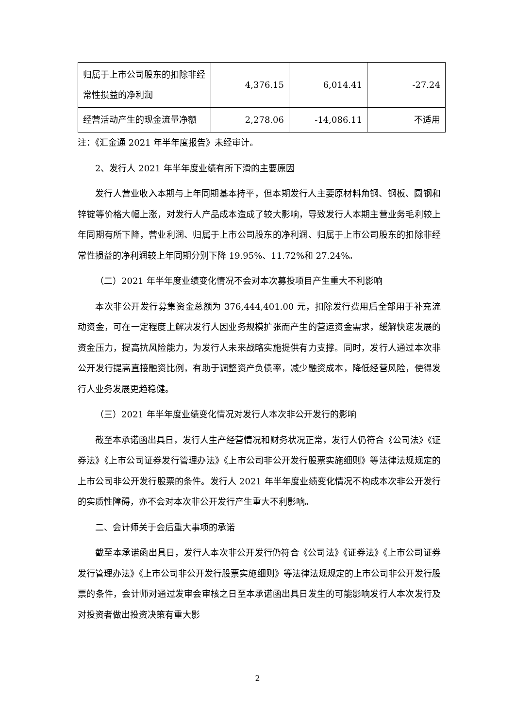| 归属于上市公司股东的扣除非经常性损益的净利润 | 4,376.15 | 6,014.41 | -27.24 |
| 经营活动产生的现金流量净额 | 2,278.06 | -14,086.11 | 不适用 |
注：《汇金通 2021 年半年度报告》未经审计。
2、发行人 2021 年半年度业绩有所下滑的主要原因
发行人营业收入本期与上年同期基本持平，但本期发行人主要原材料角钢、钢板、圆钢和锌锭等价格大幅上涨，对发行人产品成本造成了较大影响，导致发行人本期主营业务毛利较上年同期有所下降，营业利润、归属于上市公司股东的净利润、归属于上市公司股东的扣除非经常性损益的净利润较上年同期分别下降 19.95%、11.72%和 27.24%。
（二）2021 年半年度业绩变化情况不会对本次募投项目产生重大不利影响
本次非公开发行募集资金总额为 376,444,401.00 元，扣除发行费用后全部用于补充流动资金，可在一定程度上解决发行人因业务规模扩张而产生的营运资金需求，缓解快速发展的资金压力，提高抗风险能力，为发行人未来战略实施提供有力支撑。同时，发行人通过本次非公开发行提高直接融资比例，有助于调整资产负债率，减少融资成本，降低经营风险，使得发行人业务发展更趋稳健。
（三）2021 年半年度业绩变化情况对发行人本次非公开发行的影响
截至本承诺函出具日，发行人生产经营情况和财务状况正常，发行人仍符合《公司法》《证券法》《上市公司证券发行管理办法》《上市公司非公开发行股票实施细则》等法律法规规定的上市公司非公开发行股票的条件。发行人 2021 年半年度业绩变化情况不构成本次非公开发行的实质性障碍，亦不会对本次非公开发行产生重大不利影响。
二、会计师关于会后重大事项的承诺
截至本承诺函出具日，发行人本次非公开发行仍符合《公司法》《证券法》《上市公司证券发行管理办法》《上市公司非公开发行股票实施细则》等法律法规规定的上市公司非公开发行股票的条件，会计师对通过发审会审核之日至本承诺函出具日发生的可能影响发行人本次发行及对投资者做出投资决策有重大影
2